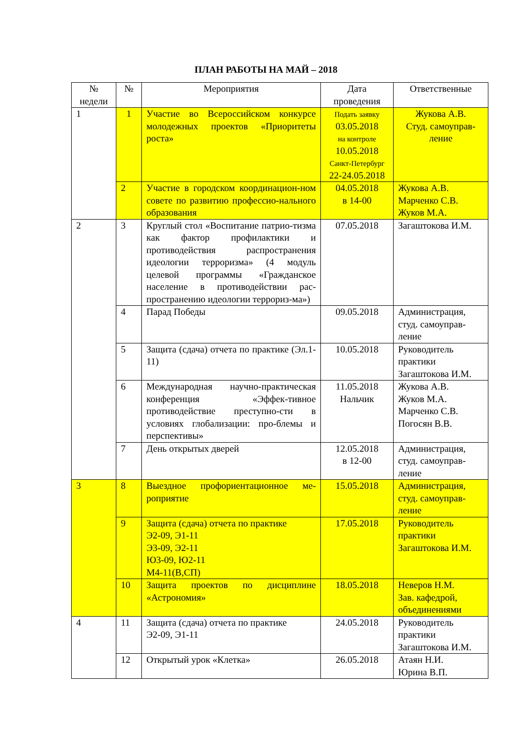ПЛАН РАБОТЫ НА МАЙ – 2018
| № недели | № | Мероприятия | Дата проведения | Ответственные |
| --- | --- | --- | --- | --- |
| 1 | 1 | Участие во Всероссийском конкурсе молодежных проектов «Приоритеты роста» | Подать заявку 03.05.2018 на контроле 10.05.2018 Санкт-Петербург 22-24.05.2018 | Жукова А.В. Студ. самоуправ-ление |
| | 2 | Участие в городском координацион-ном совете по развитию профессио-нального образования | 04.05.2018 в 14-00 | Жукова А.В. Марченко С.В. Жуков М.А. |
| 2 | 3 | Круглый стол «Воспитание патрио-тизма как фактор профилактики и противодействия распространения идеологии терроризма» (4 модуль целевой программы «Гражданское население в противодействии рас-пространению идеологии террориз-ма») | 07.05.2018 | Загаштокова И.М. |
| | 4 | Парад Победы | 09.05.2018 | Администрация, студ. самоуправ-ление |
| | 5 | Защита (сдача) отчета по практике (Эл.1-11) | 10.05.2018 | Руководитель практики Загаштокова И.М. |
| | 6 | Международная научно-практическая конференция «Эффек-тивное противодействие преступно-сти в условиях глобализации: про-блемы и перспективы» | 11.05.2018 Нальчик | Жукова А.В. Жуков М.А. Марченко С.В. Погосян В.В. |
| | 7 | День открытых дверей | 12.05.2018 в 12-00 | Администрация, студ. самоуправ-ление |
| 3 | 8 | Выездное профориентационное ме-роприятие | 15.05.2018 | Администрация, студ. самоуправ-ление |
| | 9 | Защита (сдача) отчета по практике Э2-09, Э1-11 Э3-09, Э2-11 Ю3-09, Ю2-11 М4-11(В,СП) | 17.05.2018 | Руководитель практики Загаштокова И.М. |
| | 10 | Защита проектов по дисциплине «Астрономия» | 18.05.2018 | Неверов Н.М. Зав. кафедрой, объединениями |
| 4 | 11 | Защита (сдача) отчета по практике Э2-09, Э1-11 | 24.05.2018 | Руководитель практики Загаштокова И.М. |
| | 12 | Открытый урок «Клетка» | 26.05.2018 | Атаян Н.И. Юрина В.П. |